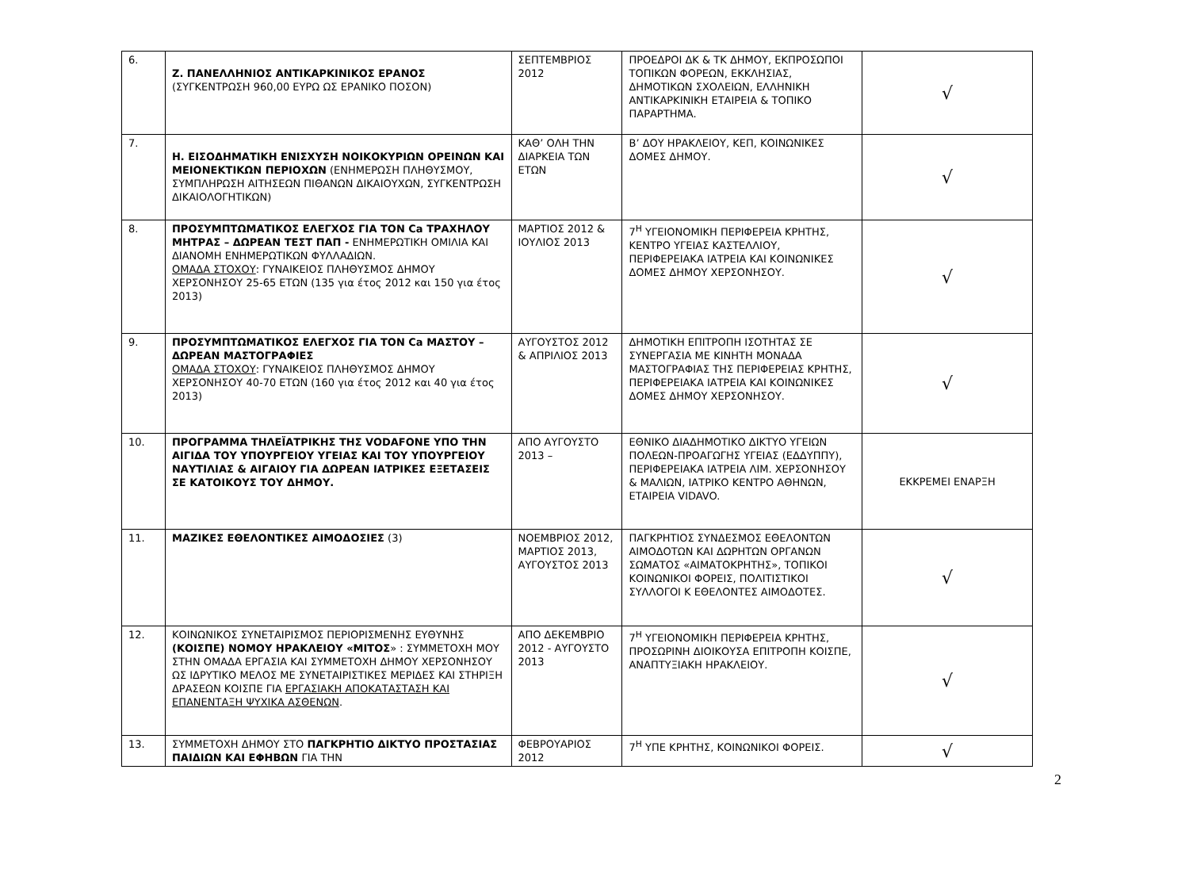| 6. | Ζ. ΠΑΝΕΛΛΗΝΙΟΣ ΑΝΤΙΚΑΡΚΙΝΙΚΟΣ ΕΡΑΝΟΣ (ΣΥΓΚΕΝΤΡΩΣΗ 960,00 ΕΥΡΩ ΩΣ ΕΡΑΝΙΚΟ ΠΟΣΟΝ) | ΣΕΠΤΕΜΒΡΙΟΣ 2012 | ΠΡΟΕΔΡΟΙ ΔΚ & ΤΚ ΔΗΜΟΥ, ΕΚΠΡΟΣΩΠΟΙ ΤΟΠΙΚΩΝ ΦΟΡΕΩΝ, ΕΚΚΛΗΣΙΑΣ, ΔΗΜΟΤΙΚΩΝ ΣΧΟΛΕΙΩΝ, ΕΛΛΗΝΙΚΗ ΑΝΤΙΚΑΡΚΙΝΙΚΗ ΕΤΑΙΡΕΙΑ & ΤΟΠΙΚΟ ΠΑΡΑΡΤΗΜΑ. | √ |
| 7. | Η. ΕΙΣΟΔΗΜΑΤΙΚΗ ΕΝΙΣΧΥΣΗ ΝΟΙΚΟΚΥΡΙΩΝ ΟΡΕΙΝΩΝ ΚΑΙ ΜΕΙΟΝΕΚΤΙΚΩΝ ΠΕΡΙΟΧΩΝ (ΕΝΗΜΕΡΩΣΗ ΠΛΗΘΥΣΜΟΥ, ΣΥΜΠΛΗΡΩΣΗ ΑΙΤΗΣΕΩΝ ΠΙΘΑΝΩΝ ΔΙΚΑΙΟΥΧΩΝ, ΣΥΓΚΕΝΤΡΩΣΗ ΔΙΚΑΙΟΛΟΓΗΤΙΚΩΝ) | ΚΑΘ’ ΟΛΗ ΤΗΝ ΔΙΑΡΚΕΙΑ ΤΩΝ ΕΤΩΝ | Β’ ΔΟΥ ΗΡΑΚΛΕΙΟΥ, ΚΕΠ, ΚΟΙΝΩΝΙΚΕΣ ΔΟΜΕΣ ΔΗΜΟΥ. | √ |
| 8. | ΠΡΟΣΥΜΠΤΩΜΑΤΙΚΟΣ ΕΛΕΓΧΟΣ ΓΙΑ ΤΟΝ Ca ΤΡΑΧΗΛΟΥ ΜΗΤΡΑΣ – ΔΩΡΕΑΝ ΤΕΣΤ ΠΑΠ - ΕΝΗΜΕΡΩΤΙΚΗ ΟΜΙΛΙΑ ΚΑΙ ΔΙΑΝΟΜΗ ΕΝΗΜΕΡΩΤΙΚΩΝ ΦΥΛΛΑΔΙΩΝ. ΟΜΑΔΑ ΣΤΟΧΟΥ : ΓΥΝΑΙΚΕΙΟΣ ΠΛΗΘΥΣΜΟΣ ΔΗΜΟΥ ΧΕΡΣΟΝΗΣΟΥ 25-65 ΕΤΩΝ (135 για έτος 2012 και 150 για έτος 2013) | ΜΑΡΤΙΟΣ 2012 & ΙΟΥΛΙΟΣ 2013 | 7<sup>Η</sup> ΥΓΕΙΟΝΟΜΙΚΗ ΠΕΡΙΦΕΡΕΙΑ ΚΡΗΤΗΣ, ΚΕΝΤΡΟ ΥΓΕΙΑΣ ΚΑΣΤΕΛΛΙΟΥ, ΠΕΡΙΦΕΡΕΙΑΚΑ ΙΑΤΡΕΙΑ ΚΑΙ ΚΟΙΝΩΝΙΚΕΣ ΔΟΜΕΣ ΔΗΜΟΥ ΧΕΡΣΟΝΗΣΟΥ. | √ |
| 9. | ΠΡΟΣΥΜΠΤΩΜΑΤΙΚΟΣ ΕΛΕΓΧΟΣ ΓΙΑ ΤΟΝ Ca ΜΑΣΤΟΥ – ΔΩΡΕΑΝ ΜΑΣΤΟΓΡΑΦΙΕΣ ΟΜΑΔΑ ΣΤΟΧΟΥ : ΓΥΝΑΙΚΕΙΟΣ ΠΛΗΘΥΣΜΟΣ ΔΗΜΟΥ ΧΕΡΣΟΝΗΣΟΥ 40-70 ΕΤΩΝ (160 για έτος 2012 και 40 για έτος 2013) | ΑΥΓΟΥΣΤΟΣ 2012 & ΑΠΡΙΛΙΟΣ 2013 | ΔΗΜΟΤΙΚΗ ΕΠΙΤΡΟΠΗ ΙΣΟΤΗΤΑΣ ΣΕ ΣΥΝΕΡΓΑΣΙΑ ΜΕ ΚΙΝΗΤΗ ΜΟΝΑΔΑ ΜΑΣΤΟΓΡΑΦΙΑΣ ΤΗΣ ΠΕΡΙΦΕΡΕΙΑΣ ΚΡΗΤΗΣ, ΠΕΡΙΦΕΡΕΙΑΚΑ ΙΑΤΡΕΙΑ ΚΑΙ ΚΟΙΝΩΝΙΚΕΣ ΔΟΜΕΣ ΔΗΜΟΥ ΧΕΡΣΟΝΗΣΟΥ. | √ |
| 10. | ΠΡΟΓΡΑΜΜΑ ΤΗΛΕΪΑΤΡΙΚΗΣ ΤΗΣ VODAFONE ΥΠΟ ΤΗΝ ΑΙΓΙΔΑ ΤΟΥ ΥΠΟΥΡΓΕΙΟΥ ΥΓΕΙΑΣ ΚΑΙ ΤΟΥ ΥΠΟΥΡΓΕΙΟΥ ΝΑΥΤΙΛΙΑΣ & ΑΙΓΑΙΟΥ ΓΙΑ ΔΩΡΕΑΝ ΙΑΤΡΙΚΕΣ ΕΞΕΤΑΣΕΙΣ ΣΕ ΚΑΤΟΙΚΟΥΣ ΤΟΥ ΔΗΜΟΥ. | ΑΠΟ ΑΥΓΟΥΣΤΟ 2013 – | ΕΘΝΙΚΟ ΔΙΑΔΗΜΟΤΙΚΟ ΔΙΚΤΥΟ ΥΓΕΙΩΝ ΠΟΛΕΩΝ-ΠΡΟΑΓΩΓΗΣ ΥΓΕΙΑΣ (ΕΔΔΥΠΠΥ), ΠΕΡΙΦΕΡΕΙΑΚΑ ΙΑΤΡΕΙΑ ΛΙΜ. ΧΕΡΣΟΝΗΣΟΥ & ΜΑΛΙΩΝ, ΙΑΤΡΙΚΟ ΚΕΝΤΡΟ ΑΘΗΝΩΝ, ΕΤΑΙΡΕΙΑ VIDAVO. | ΕΚΚΡΕΜΕΙ ΕΝΑΡΞΗ |
| 11. | ΜΑΖΙΚΕΣ ΕΘΕΛΟΝΤΙΚΕΣ ΑΙΜΟΔΟΣΙΕΣ (3) | ΝΟΕΜΒΡΙΟΣ 2012, ΜΑΡΤΙΟΣ 2013, ΑΥΓΟΥΣΤΟΣ 2013 | ΠΑΓΚΡΗΤΙΟΣ ΣΥΝΔΕΣΜΟΣ ΕΘΕΛΟΝΤΩΝ ΑΙΜΟΔΟΤΩΝ ΚΑΙ ΔΩΡΗΤΩΝ ΟΡΓΑΝΩΝ ΣΩΜΑΤΟΣ «ΑΙΜΑΤΟΚΡΗΤΗΣ», ΤΟΠΙΚΟΙ ΚΟΙΝΩΝΙΚΟΙ ΦΟΡΕΙΣ, ΠΟΛΙΤΙΣΤΙΚΟΙ ΣΥΛΛΟΓΟΙ Κ ΕΘΕΛΟΝΤΕΣ ΑΙΜΟΔΟΤΕΣ. | √ |
| 12. | ΚΟΙΝΩΝΙΚΟΣ ΣΥΝΕΤΑΙΡΙΣΜΟΣ ΠΕΡΙΟΡΙΣΜΕΝΗΣ ΕΥΘΥΝΗΣ (ΚΟΙΣΠΕ) ΝΟΜΟΥ ΗΡΑΚΛΕΙΟΥ «ΜΙΤΟΣ » : ΣΥΜΜΕΤΟΧΗ ΜΟΥ ΣΤΗΝ ΟΜΑΔΑ ΕΡΓΑΣΙΑ ΚΑΙ ΣΥΜΜΕΤΟΧΗ ΔΗΜΟΥ ΧΕΡΣΟΝΗΣΟΥ ΩΣ ΙΔΡΥΤΙΚΟ ΜΕΛΟΣ ΜΕ ΣΥΝΕΤΑΙΡΙΣΤΙΚΕΣ ΜΕΡΙΔΕΣ ΚΑΙ ΣΤΗΡΙΞΗ ΔΡΑΣΕΩΝ ΚΟΙΣΠΕ ΓΙΑ ΕΡΓΑΣΙΑΚΗ ΑΠΟΚΑΤΑΣΤΑΣΗ ΚΑΙ ΕΠΑΝΕΝΤΑΞΗ ΨΥΧΙΚΑ ΑΣΘΕΝΩΝ . | ΑΠΟ ΔΕΚΕΜΒΡΙΟ 2012 - ΑΥΓΟΥΣΤΟ 2013 | 7<sup>Η</sup> ΥΓΕΙΟΝΟΜΙΚΗ ΠΕΡΙΦΕΡΕΙΑ ΚΡΗΤΗΣ, ΠΡΟΣΩΡΙΝΗ ΔΙΟΙΚΟΥΣΑ ΕΠΙΤΡΟΠΗ ΚΟΙΣΠΕ, ΑΝΑΠΤΥΞΙΑΚΗ ΗΡΑΚΛΕΙΟΥ. | √ |
| 13. | ΣΥΜΜΕΤΟΧΗ ΔΗΜΟΥ ΣΤΟ ΠΑΓΚΡΗΤΙΟ ΔΙΚΤΥΟ ΠΡΟΣΤΑΣΙΑΣ ΠΑΙΔΙΩΝ ΚΑΙ ΕΦΗΒΩΝ ΓΙΑ ΤΗΝ | ΦΕΒΡΟΥΑΡΙΟΣ 2012 | 7<sup>Η</sup> ΥΠΕ ΚΡΗΤΗΣ, ΚΟΙΝΩΝΙΚΟΙ ΦΟΡΕΙΣ. | √ |
2